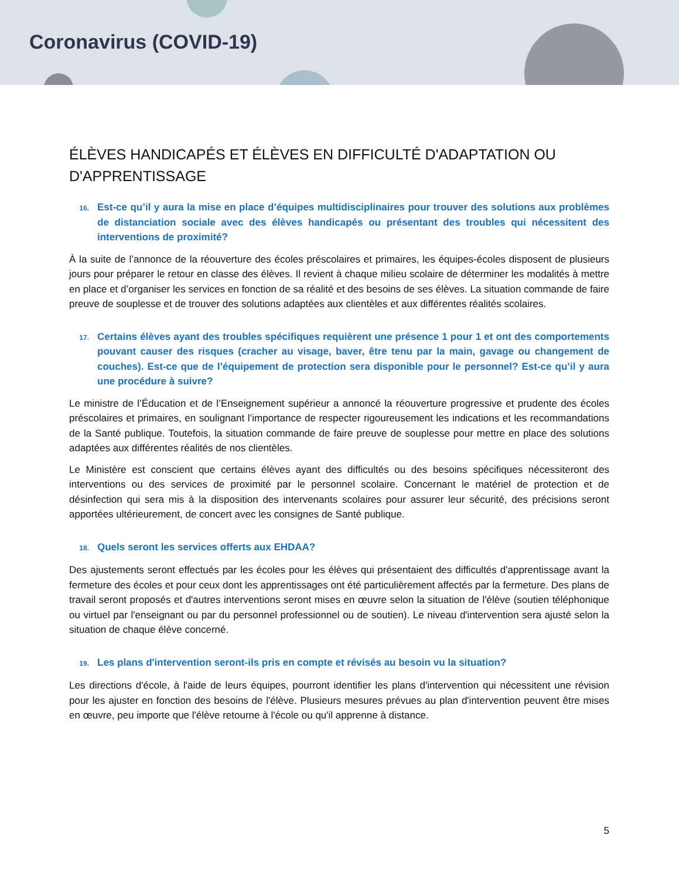Coronavirus (COVID-19)
ÉLÈVES HANDICAPÉS ET ÉLÈVES EN DIFFICULTÉ D'ADAPTATION OU D'APPRENTISSAGE
16. Est-ce qu’il y aura la mise en place d’équipes multidisciplinaires pour trouver des solutions aux problèmes de distanciation sociale avec des élèves handicapés ou présentant des troubles qui nécessitent des interventions de proximité?
À la suite de l’annonce de la réouverture des écoles préscolaires et primaires, les équipes-écoles disposent de plusieurs jours pour préparer le retour en classe des élèves. Il revient à chaque milieu scolaire de déterminer les modalités à mettre en place et d’organiser les services en fonction de sa réalité et des besoins de ses élèves. La situation commande de faire preuve de souplesse et de trouver des solutions adaptées aux clientèles et aux différentes réalités scolaires.
17. Certains élèves ayant des troubles spécifiques requièrent une présence 1 pour 1 et ont des comportements pouvant causer des risques (cracher au visage, baver, être tenu par la main, gavage ou changement de couches). Est-ce que de l’équipement de protection sera disponible pour le personnel? Est-ce qu’il y aura une procédure à suivre?
Le ministre de l’Éducation et de l’Enseignement supérieur a annoncé la réouverture progressive et prudente des écoles préscolaires et primaires, en soulignant l’importance de respecter rigoureusement les indications et les recommandations de la Santé publique. Toutefois, la situation commande de faire preuve de souplesse pour mettre en place des solutions adaptées aux différentes réalités de nos clientèles.
Le Ministère est conscient que certains élèves ayant des difficultés ou des besoins spécifiques nécessiteront des interventions ou des services de proximité par le personnel scolaire. Concernant le matériel de protection et de désinfection qui sera mis à la disposition des intervenants scolaires pour assurer leur sécurité, des précisions seront apportées ultérieurement, de concert avec les consignes de Santé publique.
18. Quels seront les services offerts aux EHDAA?
Des ajustements seront effectués par les écoles pour les élèves qui présentaient des difficultés d'apprentissage avant la fermeture des écoles et pour ceux dont les apprentissages ont été particulièrement affectés par la fermeture. Des plans de travail seront proposés et d'autres interventions seront mises en œuvre selon la situation de l'élève (soutien téléphonique ou virtuel par l'enseignant ou par du personnel professionnel ou de soutien). Le niveau d'intervention sera ajusté selon la situation de chaque élève concerné.
19. Les plans d'intervention seront-ils pris en compte et révisés au besoin vu la situation?
Les directions d'école, à l'aide de leurs équipes, pourront identifier les plans d'intervention qui nécessitent une révision pour les ajuster en fonction des besoins de l'élève. Plusieurs mesures prévues au plan d'intervention peuvent être mises en œuvre, peu importe que l'élève retourne à l'école ou qu'il apprenne à distance.
5